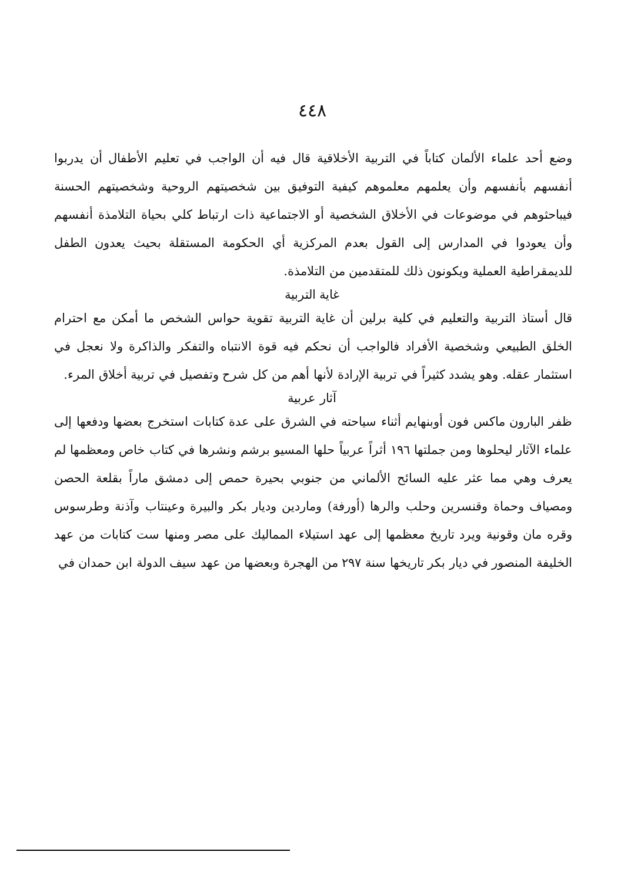٤٤٨
وضع أحد علماء الألمان كتاباً في التربية الأخلاقية قال فيه أن الواجب في تعليم الأطفال أن يدربوا أنفسهم بأنفسهم وأن يعلمهم معلموهم كيفية التوفيق بين شخصيتهم الروحية وشخصيتهم الحسنة فيباحثوهم في موضوعات في الأخلاق الشخصية أو الاجتماعية ذات ارتباط كلي بحياة التلامذة أنفسهم وأن يعودوا في المدارس إلى القول بعدم المركزية أي الحكومة المستقلة بحيث يعدون الطفل للديمقراطية العملية ويكونون ذلك للمتقدمين من التلامذة.
غاية التربية
قال أستاذ التربية والتعليم في كلية برلين أن غاية التربية تقوية حواس الشخص ما أمكن مع احترام الخلق الطبيعي وشخصية الأفراد فالواجب أن نحكم فيه قوة الانتباه والتفكر والذاكرة ولا نعجل في استثمار عقله. وهو يشدد كثيراً في تربية الإرادة لأنها أهم من كل شرح وتفصيل في تربية أخلاق المرء.
آثار عربية
ظفر البارون ماكس فون أوبنهايم أثناء سياحته في الشرق على عدة كتابات استخرج بعضها ودفعها إلى علماء الآثار ليحلوها ومن جملتها ١٩٦ أثراً عربياً حلها المسيو برشم ونشرها في كتاب خاص ومعظمها لم يعرف وهي مما عثر عليه السائح الألماني من جنوبي بحيرة حمص إلى دمشق ماراً بقلعة الحصن ومصياف وحماة وقنسرين وحلب والرها (أورفة) وماردين وديار بكر والبيرة وعينتاب وآذنة وطرسوس وقره مان وقونية ويرد تاريخ معظمها إلى عهد استيلاء المماليك على مصر ومنها ست كتابات من عهد الخليفة المنصور في ديار بكر تاريخها سنة ٢٩٧ من الهجرة وبعضها من عهد سيف الدولة ابن حمدان في